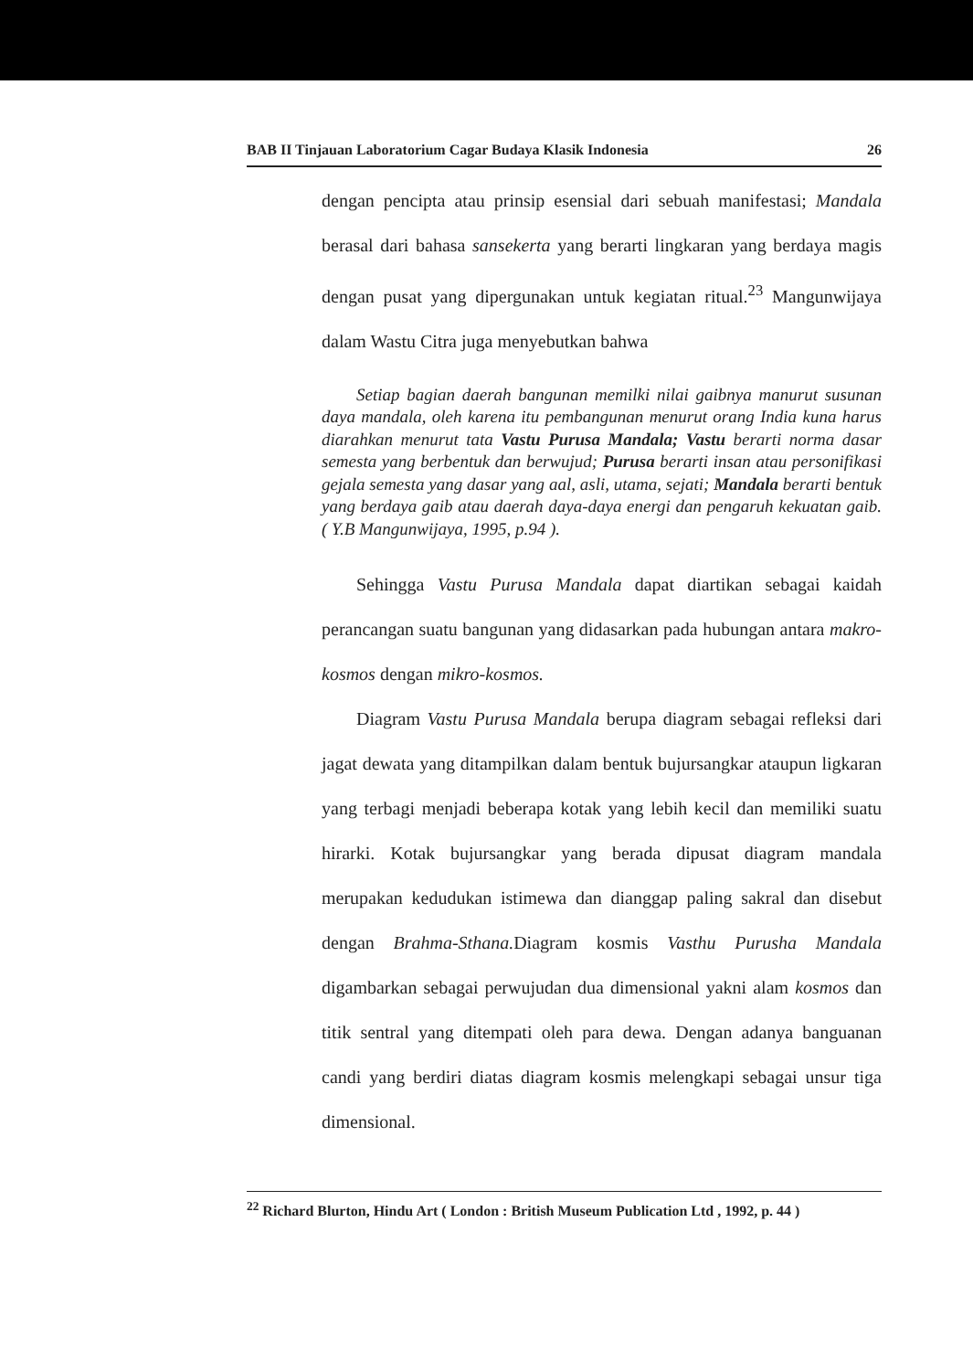BAB II Tinjauan Laboratorium Cagar Budaya Klasik Indonesia 26
dengan pencipta atau prinsip esensial dari sebuah manifestasi; Mandala berasal dari bahasa sansekerta yang berarti lingkaran yang berdaya magis dengan pusat yang dipergunakan untuk kegiatan ritual.<sup>23</sup> Mangunwijaya dalam Wastu Citra juga menyebutkan bahwa
Setiap bagian daerah bangunan memilki nilai gaibnya manurut susunan daya mandala, oleh karena itu pembangunan menurut orang India kuna harus diarahkan menurut tata Vastu Purusa Mandala; Vastu berarti norma dasar semesta yang berbentuk dan berwujud; Purusa berarti insan atau personifikasi gejala semesta yang dasar yang aal, asli, utama, sejati; Mandala berarti bentuk yang berdaya gaib atau daerah daya-daya energi dan pengaruh kekuatan gaib. ( Y.B Mangunwijaya, 1995, p.94 ).
Sehingga Vastu Purusa Mandala dapat diartikan sebagai kaidah perancangan suatu bangunan yang didasarkan pada hubungan antara makro-kosmos dengan mikro-kosmos.
Diagram Vastu Purusa Mandala berupa diagram sebagai refleksi dari jagat dewata yang ditampilkan dalam bentuk bujursangkar ataupun ligkaran yang terbagi menjadi beberapa kotak yang lebih kecil dan memiliki suatu hirarki. Kotak bujursangkar yang berada dipusat diagram mandala merupakan kedudukan istimewa dan dianggap paling sakral dan disebut dengan Brahma-Sthana. Diagram kosmis Vasthu Purusha Mandala digambarkan sebagai perwujudan dua dimensional yakni alam kosmos dan titik sentral yang ditempati oleh para dewa. Dengan adanya banguanan candi yang berdiri diatas diagram kosmis melengkapi sebagai unsur tiga dimensional.
<sup>22</sup> Richard Blurton, Hindu Art ( London : British Museum Publication Ltd , 1992, p. 44 )